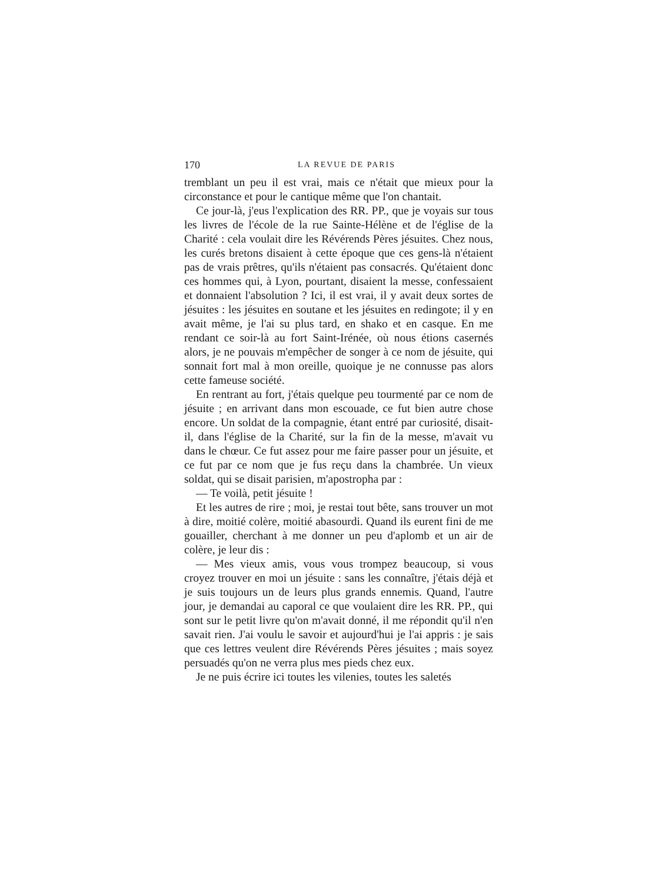170 LA REVUE DE PARIS
tremblant un peu il est vrai, mais ce n'était que mieux pour la circonstance et pour le cantique même que l'on chantait.
Ce jour-là, j'eus l'explication des RR. PP., que je voyais sur tous les livres de l'école de la rue Sainte-Hélène et de l'église de la Charité : cela voulait dire les Révérends Pères jésuites. Chez nous, les curés bretons disaient à cette époque que ces gens-là n'étaient pas de vrais prêtres, qu'ils n'étaient pas consacrés. Qu'étaient donc ces hommes qui, à Lyon, pourtant, disaient la messe, confessaient et donnaient l'absolution ? Ici, il est vrai, il y avait deux sortes de jésuites : les jésuites en soutane et les jésuites en redingote; il y en avait même, je l'ai su plus tard, en shako et en casque. En me rendant ce soir-là au fort Saint-Irénée, où nous étions casernés alors, je ne pouvais m'empêcher de songer à ce nom de jésuite, qui sonnait fort mal à mon oreille, quoique je ne connusse pas alors cette fameuse société.
En rentrant au fort, j'étais quelque peu tourmenté par ce nom de jésuite ; en arrivant dans mon escouade, ce fut bien autre chose encore. Un soldat de la compagnie, étant entré par curiosité, disait-il, dans l'église de la Charité, sur la fin de la messe, m'avait vu dans le chœur. Ce fut assez pour me faire passer pour un jésuite, et ce fut par ce nom que je fus reçu dans la chambrée. Un vieux soldat, qui se disait parisien, m'apostropha par :
— Te voilà, petit jésuite !
Et les autres de rire ; moi, je restai tout bête, sans trouver un mot à dire, moitié colère, moitié abasourdi. Quand ils eurent fini de me gouailler, cherchant à me donner un peu d'aplomb et un air de colère, je leur dis :
— Mes vieux amis, vous vous trompez beaucoup, si vous croyez trouver en moi un jésuite : sans les connaître, j'étais déjà et je suis toujours un de leurs plus grands ennemis. Quand, l'autre jour, je demandai au caporal ce que voulaient dire les RR. PP., qui sont sur le petit livre qu'on m'avait donné, il me répondit qu'il n'en savait rien. J'ai voulu le savoir et aujourd'hui je l'ai appris : je sais que ces lettres veulent dire Révérends Pères jésuites ; mais soyez persuadés qu'on ne verra plus mes pieds chez eux.
Je ne puis écrire ici toutes les vilenies, toutes les saletés